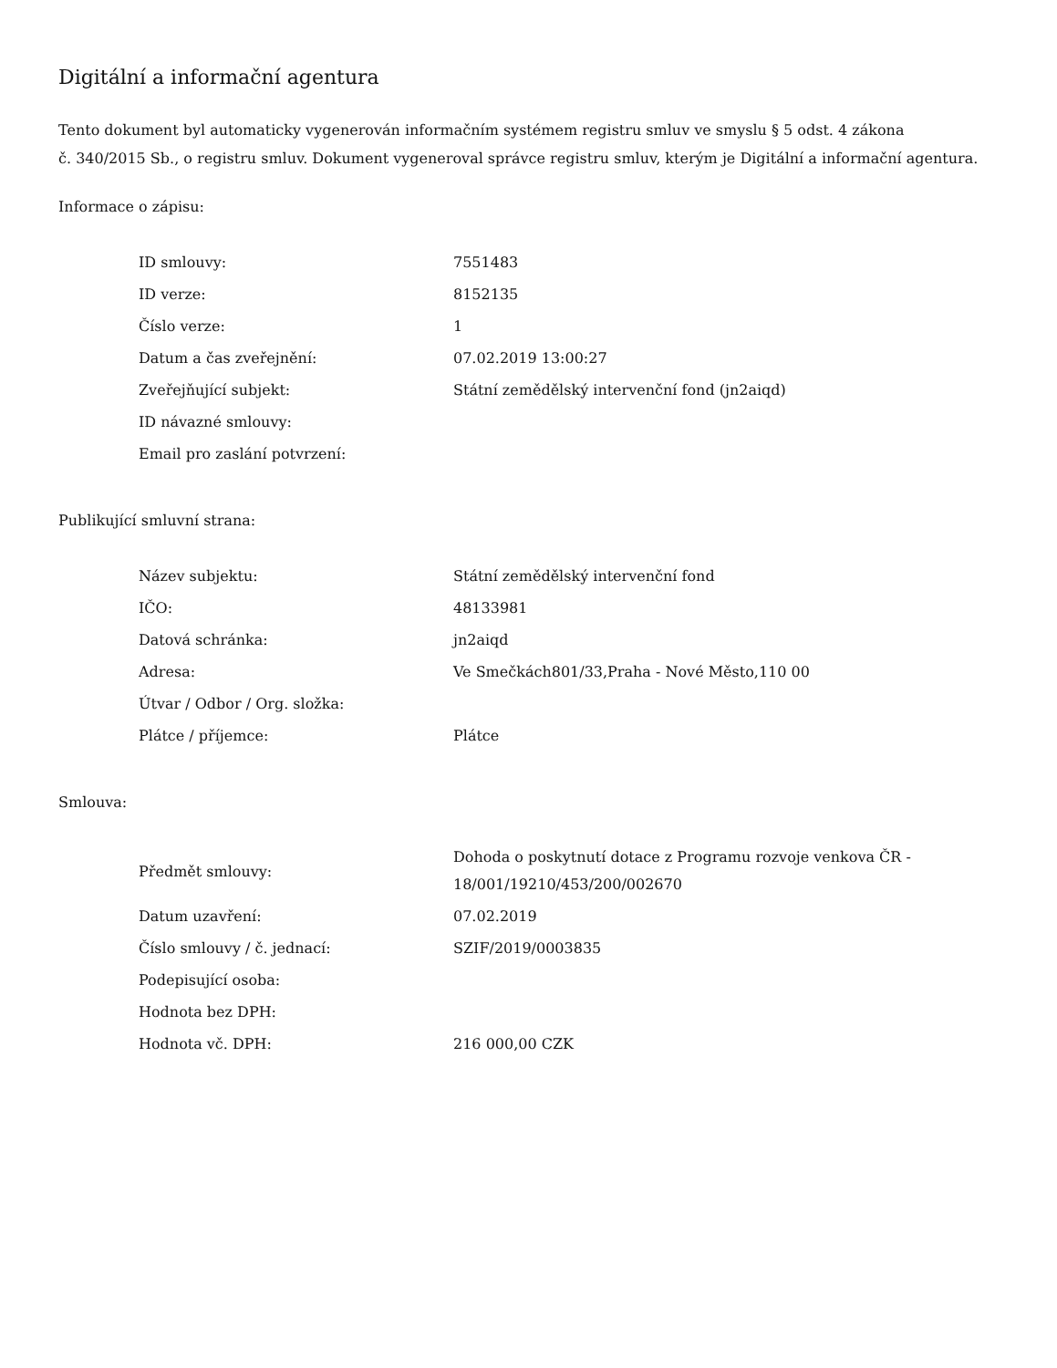Digitální a informační agentura
Tento dokument byl automaticky vygenerován informačním systémem registru smluv ve smyslu § 5 odst. 4 zákona
č. 340/2015 Sb., o registru smluv. Dokument vygeneroval správce registru smluv, kterým je Digitální a informační agentura.
Informace o zápisu:
| ID smlouvy: | 7551483 |
| ID verze: | 8152135 |
| Číslo verze: | 1 |
| Datum a čas zveřejnění: | 07.02.2019 13:00:27 |
| Zveřejňující subjekt: | Státní zemědělský intervenční fond (jn2aiqd) |
| ID návazné smlouvy: | |
| Email pro zaslání potvrzení: | |
Publikující smluvní strana:
| Název subjektu: | Státní zemědělský intervenční fond |
| IČO: | 48133981 |
| Datová schránka: | jn2aiqd |
| Adresa: | Ve Smečkách801/33,Praha - Nové Město,110 00 |
| Útvar / Odbor / Org. složka: | |
| Plátce / příjemce: | Plátce |
Smlouva:
| Předmět smlouvy: | Dohoda o poskytnutí dotace z Programu rozvoje venkova ČR - 18/001/19210/453/200/002670 |
| Datum uzavření: | 07.02.2019 |
| Číslo smlouvy / č. jednací: | SZIF/2019/0003835 |
| Podepisující osoba: | |
| Hodnota bez DPH: | |
| Hodnota vč. DPH: | 216 000,00 CZK |